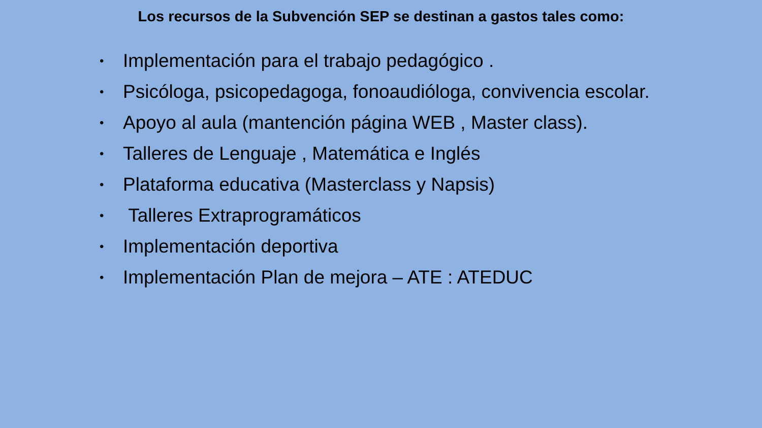Los recursos de la Subvención SEP se destinan a gastos tales como:
• Implementación para el trabajo pedagógico .
• Psicóloga, psicopedagoga, fonoaudióloga, convivencia escolar.
• Apoyo al aula (mantención página WEB , Master class).
• Talleres de Lenguaje , Matemática e Inglés
• Plataforma educativa (Masterclass y Napsis)
• Talleres Extraprogramáticos
• Implementación deportiva
• Implementación Plan de mejora – ATE : ATEDUC